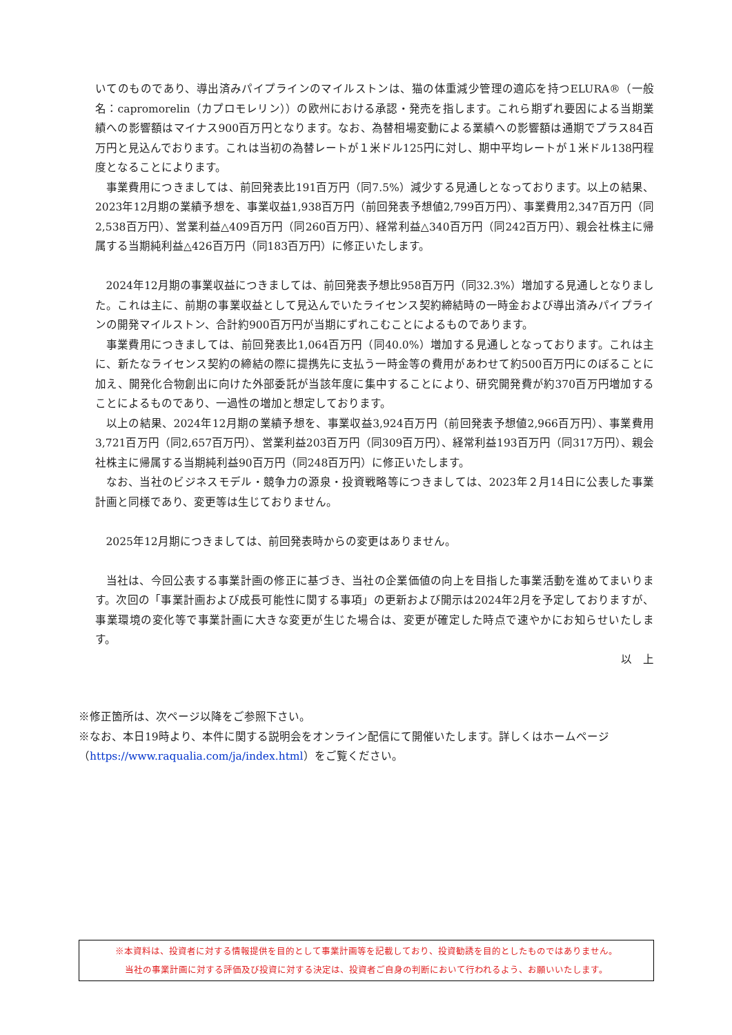いてのものであり、導出済みパイプラインのマイルストンは、猫の体重減少管理の適応を持つELURA®（一般名：capromorelin（カプロモレリン））の欧州における承認・発売を指します。これら期ずれ要因による当期業績への影響額はマイナス900百万円となります。なお、為替相場変動による業績への影響額は通期でプラス84百万円と見込んでおります。これは当初の為替レートが１米ドル125円に対し、期中平均レートが１米ドル138円程度となることによります。
事業費用につきましては、前回発表比191百万円（同7.5%）減少する見通しとなっております。以上の結果、2023年12月期の業績予想を、事業収益1,938百万円（前回発表予想値2,799百万円）、事業費用2,347百万円（同2,538百万円）、営業利益△409百万円（同260百万円）、経常利益△340百万円（同242百万円）、親会社株主に帰属する当期純利益△426百万円（同183百万円）に修正いたします。
2024年12月期の事業収益につきましては、前回発表予想比958百万円（同32.3%）増加する見通しとなりました。これは主に、前期の事業収益として見込んでいたライセンス契約締結時の一時金および導出済みパイプラインの開発マイルストン、合計約900百万円が当期にずれこむことによるものであります。
事業費用につきましては、前回発表比1,064百万円（同40.0%）増加する見通しとなっております。これは主に、新たなライセンス契約の締結の際に提携先に支払う一時金等の費用があわせて約500百万円にのぼることに加え、開発化合物創出に向けた外部委託が当該年度に集中することにより、研究開発費が約370百万円増加することによるものであり、一過性の増加と想定しております。
以上の結果、2024年12月期の業績予想を、事業収益3,924百万円（前回発表予想値2,966百万円）、事業費用3,721百万円（同2,657百万円）、営業利益203百万円（同309百万円）、経常利益193百万円（同317万円）、親会社株主に帰属する当期純利益90百万円（同248百万円）に修正いたします。
なお、当社のビジネスモデル・競争力の源泉・投資戦略等につきましては、2023年２月14日に公表した事業計画と同様であり、変更等は生じておりません。
2025年12月期につきましては、前回発表時からの変更はありません。
当社は、今回公表する事業計画の修正に基づき、当社の企業価値の向上を目指した事業活動を進めてまいります。次回の「事業計画および成長可能性に関する事項」の更新および開示は2024年2月を予定しておりますが、事業環境の変化等で事業計画に大きな変更が生じた場合は、変更が確定した時点で速やかにお知らせいたします。
以　上
※修正箇所は、次ページ以降をご参照下さい。
※なお、本日19時より、本件に関する説明会をオンライン配信にて開催いたします。詳しくはホームページ（https://www.raqualia.com/ja/index.html）をご覧ください。
※本資料は、投資者に対する情報提供を目的として事業計画等を記載しており、投資勧誘を目的としたものではありません。
当社の事業計画に対する評価及び投資に対する決定は、投資者ご自身の判断において行われるよう、お願いいたします。